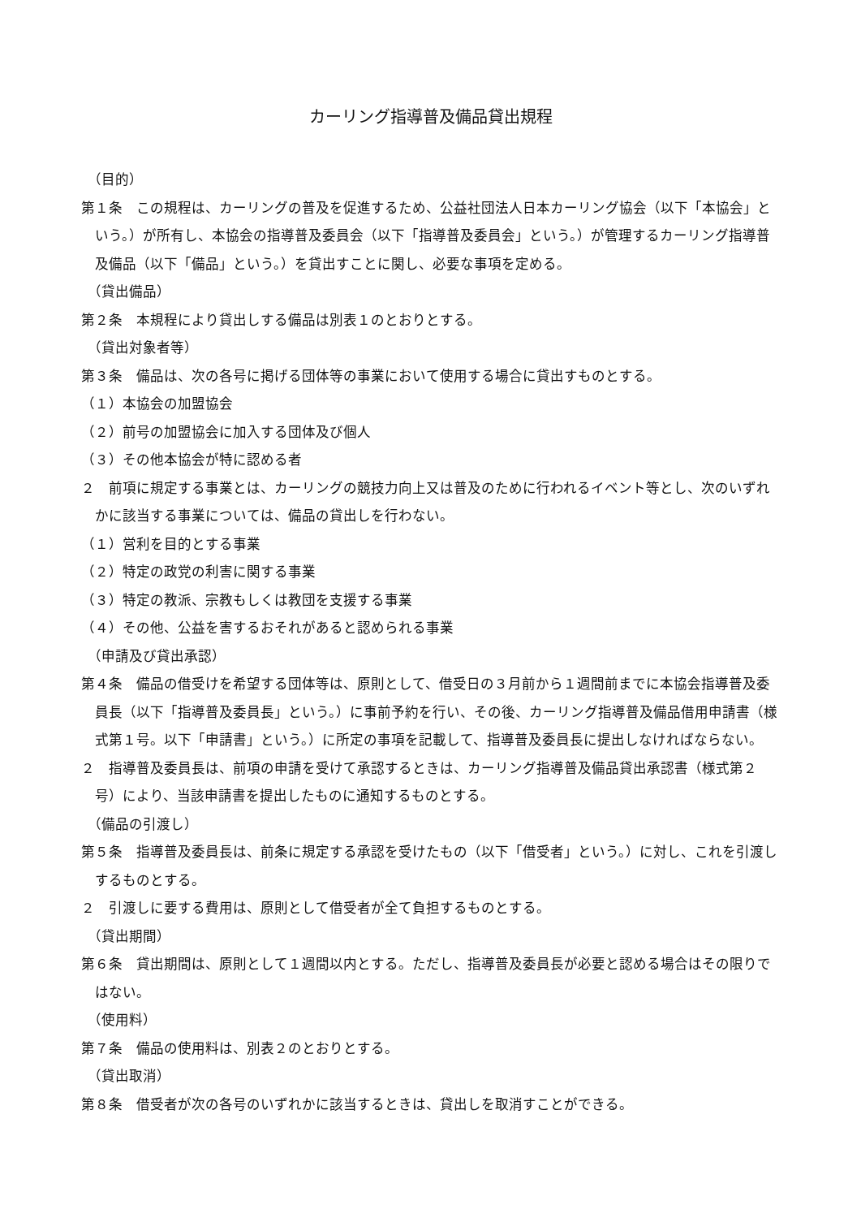カーリング指導普及備品貸出規程
（目的）
第１条　この規程は、カーリングの普及を促進するため、公益社団法人日本カーリング協会（以下「本協会」という。）が所有し、本協会の指導普及委員会（以下「指導普及委員会」という。）が管理するカーリング指導普及備品（以下「備品」という。）を貸出すことに関し、必要な事項を定める。
（貸出備品）
第２条　本規程により貸出しする備品は別表１のとおりとする。
（貸出対象者等）
第３条　備品は、次の各号に掲げる団体等の事業において使用する場合に貸出すものとする。
（１）本協会の加盟協会
（２）前号の加盟協会に加入する団体及び個人
（３）その他本協会が特に認める者
２　前項に規定する事業とは、カーリングの競技力向上又は普及のために行われるイベント等とし、次のいずれかに該当する事業については、備品の貸出しを行わない。
（１）営利を目的とする事業
（２）特定の政党の利害に関する事業
（３）特定の教派、宗教もしくは教団を支援する事業
（４）その他、公益を害するおそれがあると認められる事業
（申請及び貸出承認）
第４条　備品の借受けを希望する団体等は、原則として、借受日の３月前から１週間前までに本協会指導普及委員長（以下「指導普及委員長」という。）に事前予約を行い、その後、カーリング指導普及備品借用申請書（様式第１号。以下「申請書」という。）に所定の事項を記載して、指導普及委員長に提出しなければならない。
２　指導普及委員長は、前項の申請を受けて承認するときは、カーリング指導普及備品貸出承認書（様式第２号）により、当該申請書を提出したものに通知するものとする。
（備品の引渡し）
第５条　指導普及委員長は、前条に規定する承認を受けたもの（以下「借受者」という。）に対し、これを引渡しするものとする。
２　引渡しに要する費用は、原則として借受者が全て負担するものとする。
（貸出期間）
第６条　貸出期間は、原則として１週間以内とする。ただし、指導普及委員長が必要と認める場合はその限りではない。
（使用料）
第７条　備品の使用料は、別表２のとおりとする。
（貸出取消）
第８条　借受者が次の各号のいずれかに該当するときは、貸出しを取消すことができる。